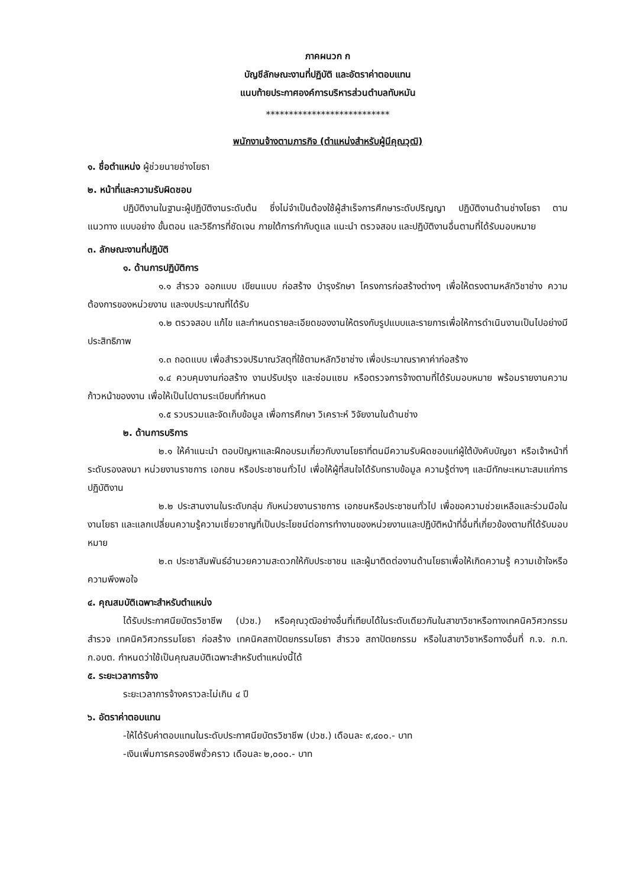ภาคผนวก ก
บัญชีลักษณะงานที่ปฏิบัติ และอัตราค่าตอบแทน
แนบท้ายประกาศองค์การบริหารส่วนตำบลทับหมัน
***************************
พนักงานจ้างตามภารกิจ (ตำแหน่งสำหรับผู้มีคุณวุฒิ)
๑. ชื่อตำแหน่ง ผู้ช่วยนายช่างโยธา
๒. หน้าที่และความรับผิดชอบ
ปฏิบัติงานในฐานะผู้ปฏิบัติงานระดับต้น ซึ่งไม่จำเป็นต้องใช้ผู้สำเร็จการศึกษาระดับปริญญา ปฏิบัติงานด้านช่างโยธา ตามแนวทาง แบบอย่าง ขั้นตอน และวิธีการที่ชัดเจน ภายใต้การกำกับดูแล แนะนำ ตรวจสอบ และปฏิบัติงานอื่นตามที่ได้รับมอบหมาย
๓. ลักษณะงานที่ปฏิบัติ
๑. ด้านการปฏิบัติการ
๑.๑ สำรวจ ออกแบบ เขียนแบบ ก่อสร้าง บำรุงรักษา โครงการก่อสร้างต่างๆ เพื่อให้ตรงตามหลักวิชาช่าง ความต้องการของหน่วยงาน และงบประมาณที่ได้รับ
๑.๒ ตรวจสอบ แก้ไข และกำหนดรายละเอียดของงานให้ตรงกับรูปแบบและรายการเพื่อให้การดำเนินงานเป็นไปอย่างมีประสิทธิภาพ
๑.๓ ถอดแบบ เพื่อสำรวจปริมาณวัสดุที่ใช้ตามหลักวิชาช่าง เพื่อประมาณราคาค่าก่อสร้าง
๑.๔ ควบคุมงานก่อสร้าง งานปรับปรุง และซ่อมแซม หรือตรวจการจ้างตามที่ได้รับมอบหมาย พร้อมรายงานความก้าวหน้าของงาน เพื่อให้เป็นไปตามระเบียบที่กำหนด
๑.๕ รวบรวมและจัดเก็บข้อมูล เพื่อการศึกษา วิเคราะห์ วิจัยงานในด้านช่าง
๒. ด้านการบริการ
๒.๑ ให้คำแนะนำ ตอบปัญหาและฝึกอบรมเกี่ยวกับงานโยธาที่ตนมีความรับผิดชอบแก่ผู้ใต้บังคับบัญชา หรือเจ้าหน้าที่ระดับรองลงมา หน่วยงานราชการ เอกชน หรือประชาชนทั่วไป เพื่อให้ผู้ที่สนใจได้รับทราบข้อมูล ความรู้ต่างๆ และมีทักษะเหมาะสมแก่การปฏิบัติงาน
๒.๒ ประสานงานในระดับกลุ่ม กับหน่วยงานราชการ เอกชนหรือประชาชนทั่วไป เพื่อขอความช่วยเหลือและร่วมมือในงานโยธา และแลกเปลี่ยนความรู้ความเชี่ยวชาญที่เป็นประโยชน์ต่อการทำงานของหน่วยงานและปฏิบัติหน้าที่อื่นที่เกี่ยวข้องตามที่ได้รับมอบหมาย
๒.๓ ประชาสัมพันธ์อำนวยความสะดวกให้กับประชาชน และผู้มาติดต่องานด้านโยธาเพื่อให้เกิดความรู้ ความเข้าใจหรือความพึงพอใจ
๔. คุณสมบัติเฉพาะสำหรับตำแหน่ง
ได้รับประกาศนียบัตรวิชาชีพ (ปวช.) หรือคุณวุฒิอย่างอื่นที่เทียบได้ในระดับเดียวกันในสาขาวิชาหรือทางเทคนิควิศวกรรมสำรวจ เทคนิควิศวกรรมโยธา ก่อสร้าง เทคนิคสถาปัตยกรรมโยธา สำรวจ สถาปัตยกรรม หรือในสาขาวิชาหรือทางอื่นที่ ก.จ. ก.ท. ก.อบต. กำหนดว่าใช้เป็นคุณสมบัติเฉพาะสำหรับตำแหน่งนี้ได้
๕. ระยะเวลาการจ้าง
ระยะเวลาการจ้างคราวละไม่เกิน ๔ ปี
๖. อัตราค่าตอบแทน
-ให้ได้รับค่าตอบแทนในระดับประกาศนียบัตรวิชาชีพ (ปวช.) เดือนละ ๙,๔๐๐.- บาท
-เงินเพิ่มการครองชีพชั่วคราว เดือนละ ๒,๐๐๐.- บาท